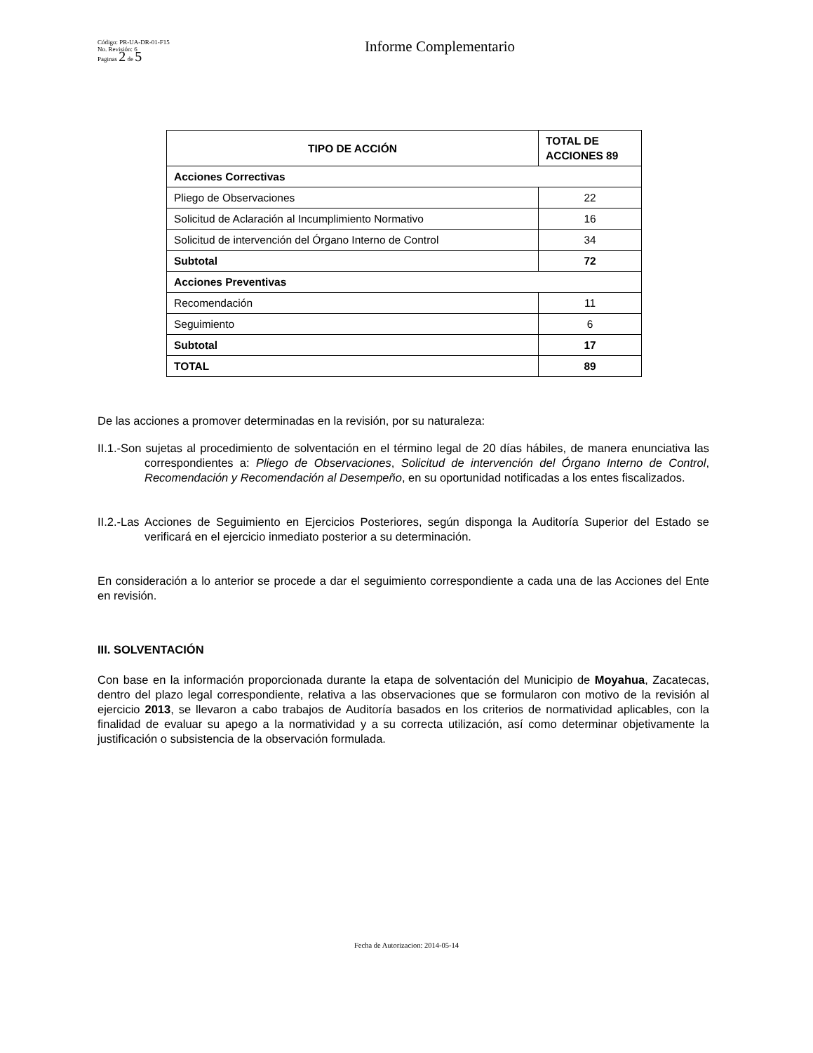Código: PR-UA-DR-01-F15
No. Revisión: 6
Paginas 2 de 5
Informe Complementario
| TIPO DE ACCIÓN | TOTAL DE ACCIONES 89 |
| --- | --- |
| Acciones Correctivas | |
| Pliego de Observaciones | 22 |
| Solicitud de Aclaración al Incumplimiento Normativo | 16 |
| Solicitud de intervención del Órgano Interno de Control | 34 |
| Subtotal | 72 |
| Acciones Preventivas | |
| Recomendación | 11 |
| Seguimiento | 6 |
| Subtotal | 17 |
| TOTAL | 89 |
De las acciones a promover determinadas en la revisión, por su naturaleza:
II.1.-Son sujetas al procedimiento de solventación en el término legal de 20 días hábiles, de manera enunciativa las correspondientes a: Pliego de Observaciones, Solicitud de intervención del Órgano Interno de Control, Recomendación y Recomendación al Desempeño, en su oportunidad notificadas a los entes fiscalizados.
II.2.-Las Acciones de Seguimiento en Ejercicios Posteriores, según disponga la Auditoría Superior del Estado se verificará en el ejercicio inmediato posterior a su determinación.
En consideración a lo anterior se procede a dar el seguimiento correspondiente a cada una de las Acciones del Ente en revisión.
III. SOLVENTACIÓN
Con base en la información proporcionada durante la etapa de solventación del Municipio de Moyahua, Zacatecas, dentro del plazo legal correspondiente, relativa a las observaciones que se formularon con motivo de la revisión al ejercicio 2013, se llevaron a cabo trabajos de Auditoría basados en los criterios de normatividad aplicables, con la finalidad de evaluar su apego a la normatividad y a su correcta utilización, así como determinar objetivamente la justificación o subsistencia de la observación formulada.
Fecha de Autorizacion: 2014-05-14